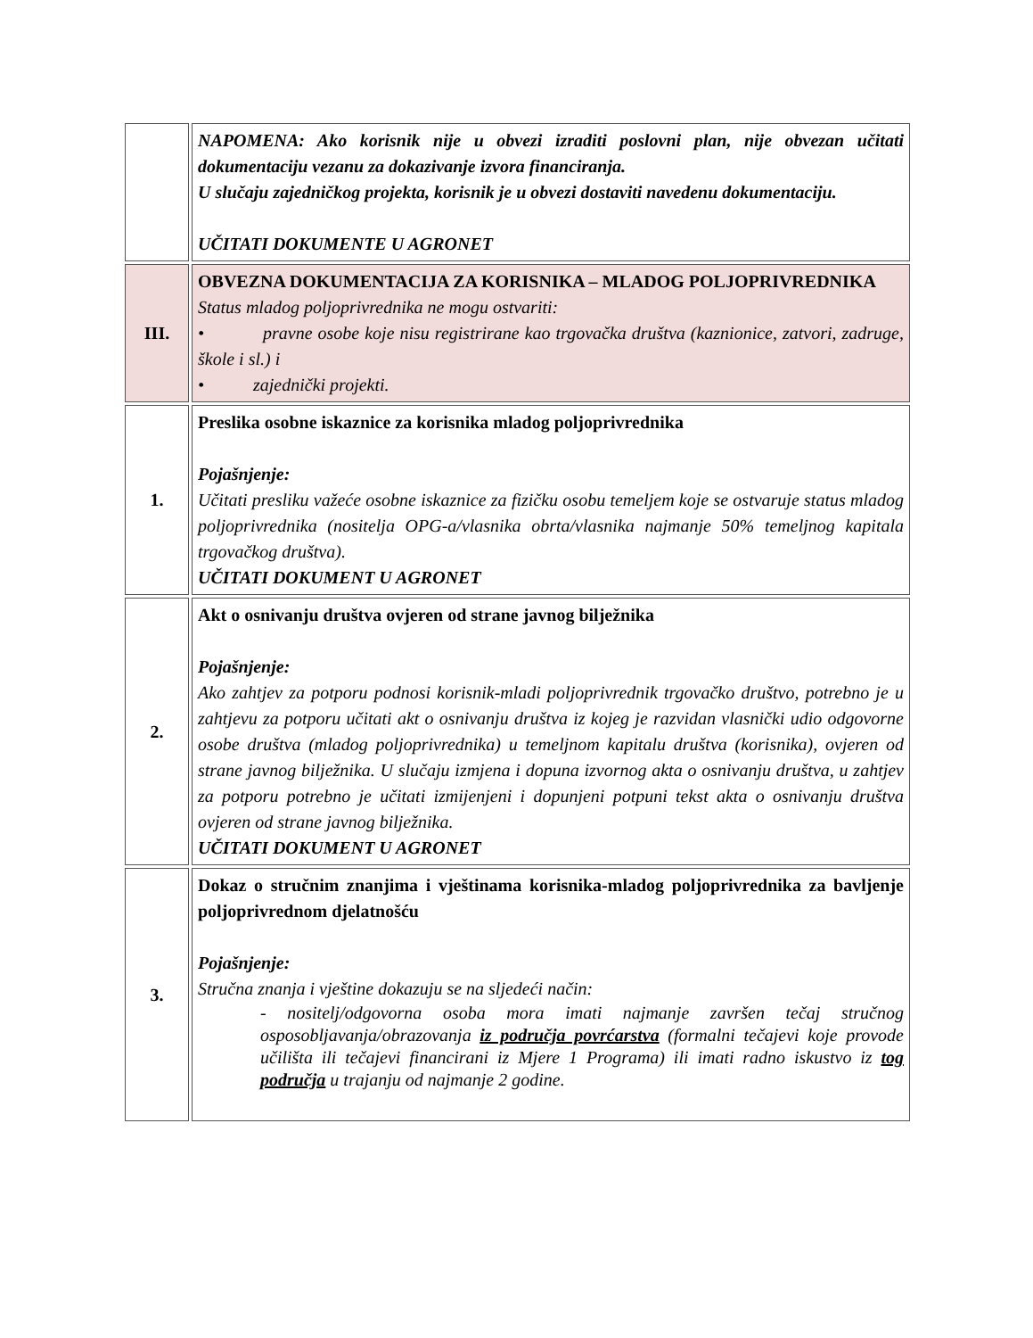| | NAPOMENA: Ako korisnik nije u obvezi izraditi poslovni plan, nije obvezan učitati dokumentaciju vezanu za dokazivanje izvora financiranja. U slučaju zajedničkog projekta, korisnik je u obvezi dostaviti navedenu dokumentaciju. UČITATI DOKUMENTE U AGRONET |
| III. | OBVEZNA DOKUMENTACIJA ZA KORISNIKA – MLADOG POLJOPRIVREDNIKA Status mladog poljoprivrednika ne mogu ostvariti: • pravne osobe koje nisu registrirane kao trgovačka društva (kaznionice, zatvori, zadruge, škole i sl.) i • zajednički projekti. |
| 1. | Preslika osobne iskaznice za korisnika mladog poljoprivrednika Pojašnjenje: Učitati presliku važeće osobne iskaznice za fizičku osobu temeljem koje se ostvaruje status mladog poljoprivrednika (nositelja OPG-a/vlasnika obrta/vlasnika najmanje 50% temeljnog kapitala trgovačkog društva). UČITATI DOKUMENT U AGRONET |
| 2. | Akt o osnivanju društva ovjeren od strane javnog bilježnika Pojašnjenje: Ako zahtjev za potporu podnosi korisnik-mladi poljoprivrednik trgovačko društvo, potrebno je u zahtjevu za potporu učitati akt o osnivanju društva iz kojeg je razvidan vlasnički udio odgovorne osobe društva (mladog poljoprivrednika) u temeljnom kapitalu društva (korisnika), ovjeren od strane javnog bilježnika. U slučaju izmjena i dopuna izvornog akta o osnivanju društva, u zahtjev za potporu potrebno je učitati izmijenjeni i dopunjeni potpuni tekst akta o osnivanju društva ovjeren od strane javnog bilježnika. UČITATI DOKUMENT U AGRONET |
| 3. | Dokaz o stručnim znanjima i vještinama korisnika-mladog poljoprivrednika za bavljenje poljoprivrednom djelatnošću Pojašnjenje: Stručna znanja i vještine dokazuju se na sljedeći način: - nositelj/odgovorna osoba mora imati najmanje završen tečaj stručnog osposobljavanja/obrazovanja iz područja povrćarstva (formalni tečajevi koje provode učilišta ili tečajevi financirani iz Mjere 1 Programa) ili imati radno iskustvo iz tog područja u trajanju od najmanje 2 godine. |